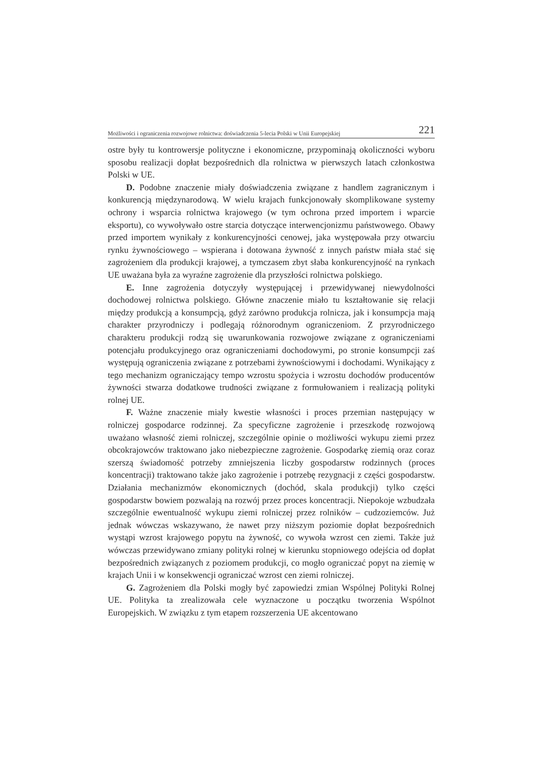Możliwości i ograniczenia rozwojowe rolnictwa: doświadczenia 5-lecia Polski w Unii Europejskiej 221
ostre były tu kontrowersje polityczne i ekonomiczne, przypominają okoliczności wyboru sposobu realizacji dopłat bezpośrednich dla rolnictwa w pierwszych latach członkostwa Polski w UE.
D. Podobne znaczenie miały doświadczenia związane z handlem zagranicznym i konkurencją międzynarodową. W wielu krajach funkcjonowały skomplikowane systemy ochrony i wsparcia rolnictwa krajowego (w tym ochrona przed importem i wparcie eksportu), co wywoływało ostre starcia dotyczące interwencjonizmu państwowego. Obawy przed importem wynikały z konkurencyjności cenowej, jaka występowała przy otwarciu rynku żywnościowego – wspierana i dotowana żywność z innych państw miała stać się zagrożeniem dla produkcji krajowej, a tymczasem zbyt słaba konkurencyjność na rynkach UE uważana była za wyraźne zagrożenie dla przyszłości rolnictwa polskiego.
E. Inne zagrożenia dotyczyły występującej i przewidywanej niewydolności dochodowej rolnictwa polskiego. Główne znaczenie miało tu kształtowanie się relacji między produkcją a konsumpcją, gdyż zarówno produkcja rolnicza, jak i konsumpcja mają charakter przyrodniczy i podlegają różnorodnym ograniczeniom. Z przyrodniczego charakteru produkcji rodzą się uwarunkowania rozwojowe związane z ograniczeniami potencjału produkcyjnego oraz ograniczeniami dochodowymi, po stronie konsumpcji zaś występują ograniczenia związane z potrzebami żywnościowymi i dochodami. Wynikający z tego mechanizm ograniczający tempo wzrostu spożycia i wzrostu dochodów producentów żywności stwarza dodatkowe trudności związane z formułowaniem i realizacją polityki rolnej UE.
F. Ważne znaczenie miały kwestie własności i proces przemian następujący w rolniczej gospodarce rodzinnej. Za specyficzne zagrożenie i przeszkodę rozwojową uważano własność ziemi rolniczej, szczególnie opinie o możliwości wykupu ziemi przez obcokrajowców traktowano jako niebezpieczne zagrożenie. Gospodarkę ziemią oraz coraz szerszą świadomość potrzeby zmniejszenia liczby gospodarstw rodzinnych (proces koncentracji) traktowano także jako zagrożenie i potrzebę rezygnacji z części gospodarstw. Działania mechanizmów ekonomicznych (dochód, skala produkcji) tylko części gospodarstw bowiem pozwalają na rozwój przez proces koncentracji. Niepokoje wzbudzała szczególnie ewentualność wykupu ziemi rolniczej przez rolników – cudzoziemców. Już jednak wówczas wskazywano, że nawet przy niższym poziomie dopłat bezpośrednich wystąpi wzrost krajowego popytu na żywność, co wywoła wzrost cen ziemi. Także już wówczas przewidywano zmiany polityki rolnej w kierunku stopniowego odejścia od dopłat bezpośrednich związanych z poziomem produkcji, co mogło ograniczać popyt na ziemię w krajach Unii i w konsekwencji ograniczać wzrost cen ziemi rolniczej.
G. Zagrożeniem dla Polski mogły być zapowiedzi zmian Wspólnej Polityki Rolnej UE. Polityka ta zrealizowała cele wyznaczone u początku tworzenia Wspólnot Europejskich. W związku z tym etapem rozszerzenia UE akcentowano